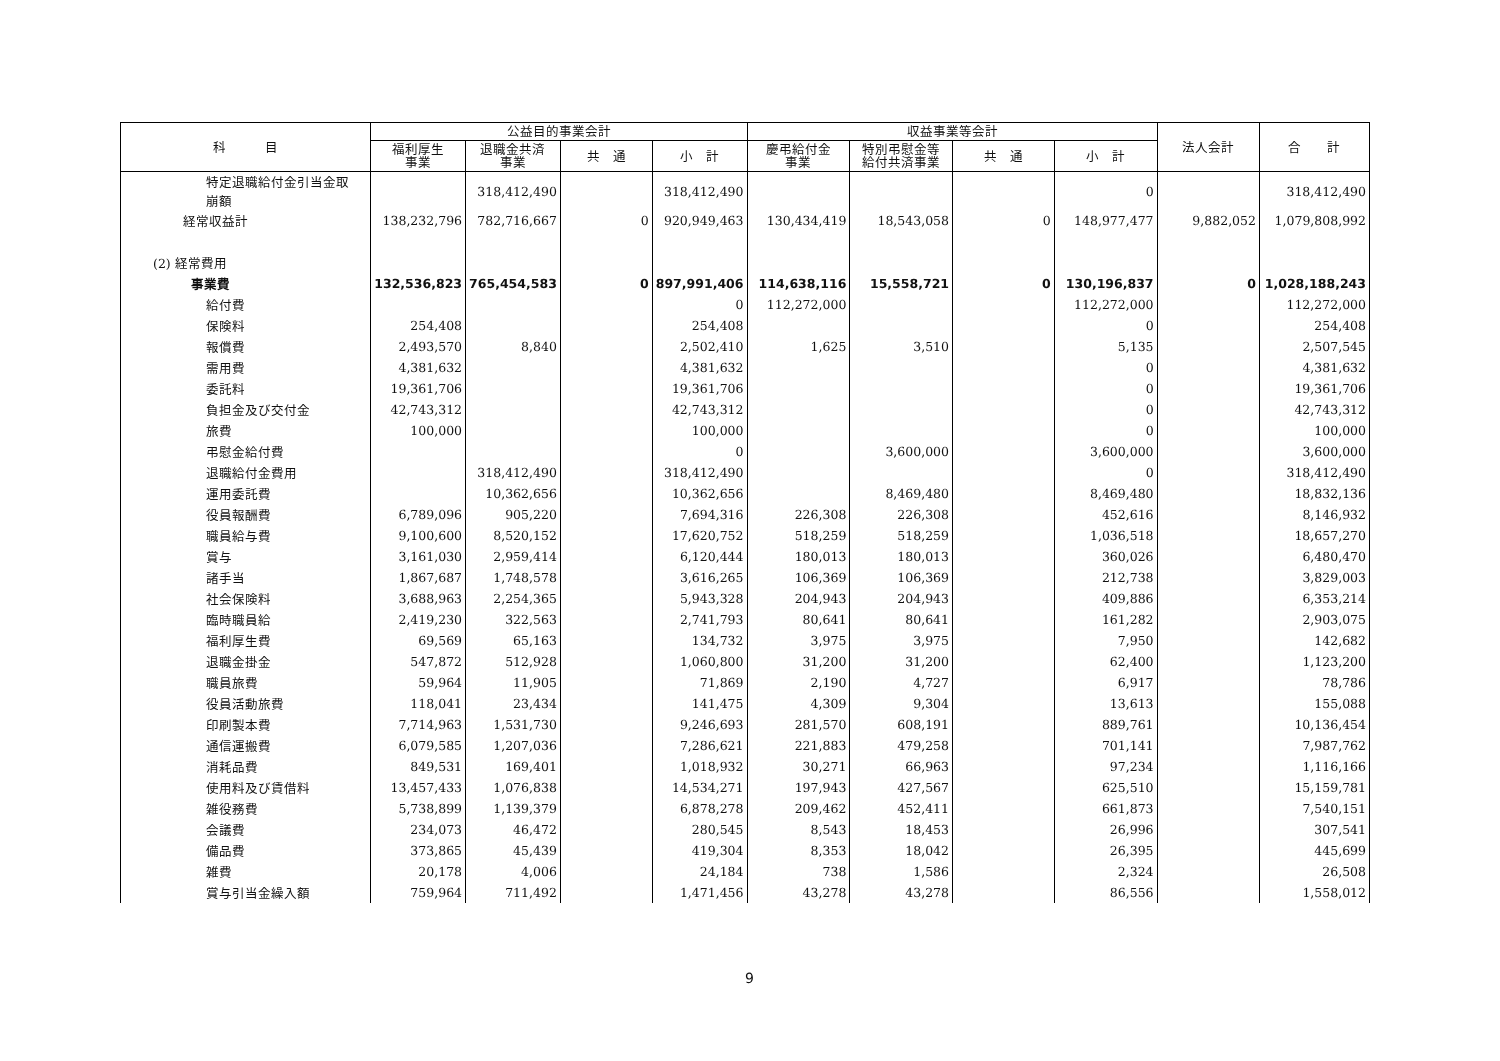| 科 目 | 公益目的事業会計 | | | | 収益事業等会計 | | | | 法人会計 | 合 計 |
| --- | --- | --- | --- | --- | --- | --- | --- | --- | --- | --- |
| | 福利厚生 事業 | 退職金共済 事業 | 共 通 | 小 計 | 慶弔給付金 事業 | 特別弔慰金等 給付共済事業 | 共 通 | 小 計 | | |
| 特定退職給付金引当金取 崩額 | | 318,412,490 | | 318,412,490 | | | | 0 | | 318,412,490 |
| 経常収益計 | 138,232,796 | 782,716,667 | 0 | 920,949,463 | 130,434,419 | 18,543,058 | 0 | 148,977,477 | 9,882,052 | 1,079,808,992 |
| (2) 経常費用 | | | | | | | | | | |
| 事業費 | 132,536,823 | 765,454,583 | 0 | 897,991,406 | 114,638,116 | 15,558,721 | 0 | 130,196,837 | 0 | 1,028,188,243 |
| 給付費 | | | | 0 | 112,272,000 | | | 112,272,000 | | 112,272,000 |
| 保険料 | 254,408 | | | 254,408 | | | | 0 | | 254,408 |
| 報償費 | 2,493,570 | 8,840 | | 2,502,410 | 1,625 | 3,510 | | 5,135 | | 2,507,545 |
| 需用費 | 4,381,632 | | | 4,381,632 | | | | 0 | | 4,381,632 |
| 委託料 | 19,361,706 | | | 19,361,706 | | | | 0 | | 19,361,706 |
| 負担金及び交付金 | 42,743,312 | | | 42,743,312 | | | | 0 | | 42,743,312 |
| 旅費 | 100,000 | | | 100,000 | | | | 0 | | 100,000 |
| 弔慰金給付費 | | | | 0 | | 3,600,000 | | 3,600,000 | | 3,600,000 |
| 退職給付金費用 | | 318,412,490 | | 318,412,490 | | | | 0 | | 318,412,490 |
| 運用委託費 | | 10,362,656 | | 10,362,656 | | 8,469,480 | | 8,469,480 | | 18,832,136 |
| 役員報酬費 | 6,789,096 | 905,220 | | 7,694,316 | 226,308 | 226,308 | | 452,616 | | 8,146,932 |
| 職員給与費 | 9,100,600 | 8,520,152 | | 17,620,752 | 518,259 | 518,259 | | 1,036,518 | | 18,657,270 |
| 賞与 | 3,161,030 | 2,959,414 | | 6,120,444 | 180,013 | 180,013 | | 360,026 | | 6,480,470 |
| 諸手当 | 1,867,687 | 1,748,578 | | 3,616,265 | 106,369 | 106,369 | | 212,738 | | 3,829,003 |
| 社会保険料 | 3,688,963 | 2,254,365 | | 5,943,328 | 204,943 | 204,943 | | 409,886 | | 6,353,214 |
| 臨時職員給 | 2,419,230 | 322,563 | | 2,741,793 | 80,641 | 80,641 | | 161,282 | | 2,903,075 |
| 福利厚生費 | 69,569 | 65,163 | | 134,732 | 3,975 | 3,975 | | 7,950 | | 142,682 |
| 退職金掛金 | 547,872 | 512,928 | | 1,060,800 | 31,200 | 31,200 | | 62,400 | | 1,123,200 |
| 職員旅費 | 59,964 | 11,905 | | 71,869 | 2,190 | 4,727 | | 6,917 | | 78,786 |
| 役員活動旅費 | 118,041 | 23,434 | | 141,475 | 4,309 | 9,304 | | 13,613 | | 155,088 |
| 印刷製本費 | 7,714,963 | 1,531,730 | | 9,246,693 | 281,570 | 608,191 | | 889,761 | | 10,136,454 |
| 通信運搬費 | 6,079,585 | 1,207,036 | | 7,286,621 | 221,883 | 479,258 | | 701,141 | | 7,987,762 |
| 消耗品費 | 849,531 | 169,401 | | 1,018,932 | 30,271 | 66,963 | | 97,234 | | 1,116,166 |
| 使用料及び賃借料 | 13,457,433 | 1,076,838 | | 14,534,271 | 197,943 | 427,567 | | 625,510 | | 15,159,781 |
| 雑役務費 | 5,738,899 | 1,139,379 | | 6,878,278 | 209,462 | 452,411 | | 661,873 | | 7,540,151 |
| 会議費 | 234,073 | 46,472 | | 280,545 | 8,543 | 18,453 | | 26,996 | | 307,541 |
| 備品費 | 373,865 | 45,439 | | 419,304 | 8,353 | 18,042 | | 26,395 | | 445,699 |
| 雑費 | 20,178 | 4,006 | | 24,184 | 738 | 1,586 | | 2,324 | | 26,508 |
| 賞与引当金繰入額 | 759,964 | 711,492 | | 1,471,456 | 43,278 | 43,278 | | 86,556 | | 1,558,012 |
9